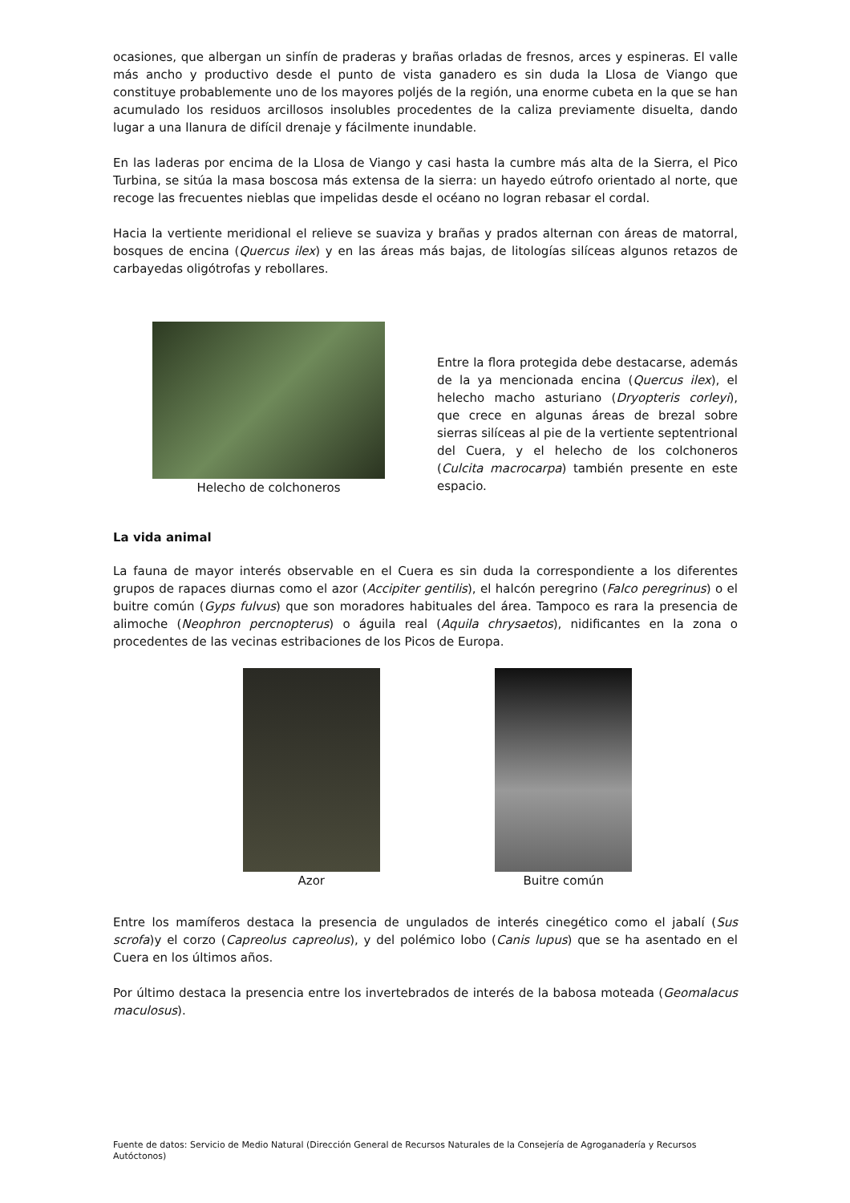ocasiones, que albergan un sinfín de praderas y brañas orladas de fresnos, arces y espineras. El valle más ancho y productivo desde el punto de vista ganadero es sin duda la Llosa de Viango que constituye probablemente uno de los mayores poljés de la región, una enorme cubeta en la que se han acumulado los residuos arcillosos insolubles procedentes de la caliza previamente disuelta, dando lugar a una llanura de difícil drenaje y fácilmente inundable.
En las laderas por encima de la Llosa de Viango y casi hasta la cumbre más alta de la Sierra, el Pico Turbina, se sitúa la masa boscosa más extensa de la sierra: un hayedo eútrofo orientado al norte, que recoge las frecuentes nieblas que impelidas desde el océano no logran rebasar el cordal.
Hacia la vertiente meridional el relieve se suaviza y brañas y prados alternan con áreas de matorral, bosques de encina (Quercus ilex) y en las áreas más bajas, de litologías silíceas algunos retazos de carbayedas oligótrofas y rebollares.
Helecho de colchoneros
Entre la flora protegida debe destacarse, además de la ya mencionada encina (Quercus ilex), el helecho macho asturiano (Dryopteris corleyi), que crece en algunas áreas de brezal sobre sierras silíceas al pie de la vertiente septentrional del Cuera, y el helecho de los colchoneros (Culcita macrocarpa) también presente en este espacio.
La vida animal
La fauna de mayor interés observable en el Cuera es sin duda la correspondiente a los diferentes grupos de rapaces diurnas como el azor (Accipiter gentilis), el halcón peregrino (Falco peregrinus) o el buitre común (Gyps fulvus) que son moradores habituales del área. Tampoco es rara la presencia de alimoche (Neophron percnopterus) o águila real (Aquila chrysaetos), nidificantes en la zona o procedentes de las vecinas estribaciones de los Picos de Europa.
Azor Buitre común
Entre los mamíferos destaca la presencia de ungulados de interés cinegético como el jabalí (Sus scrofa)y el corzo (Capreolus capreolus), y del polémico lobo (Canis lupus) que se ha asentado en el Cuera en los últimos años.
Por último destaca la presencia entre los invertebrados de interés de la babosa moteada (Geomalacus maculosus).
Fuente de datos: Servicio de Medio Natural (Dirección General de Recursos Naturales de la Consejería de Agroganadería y Recursos Autóctonos)